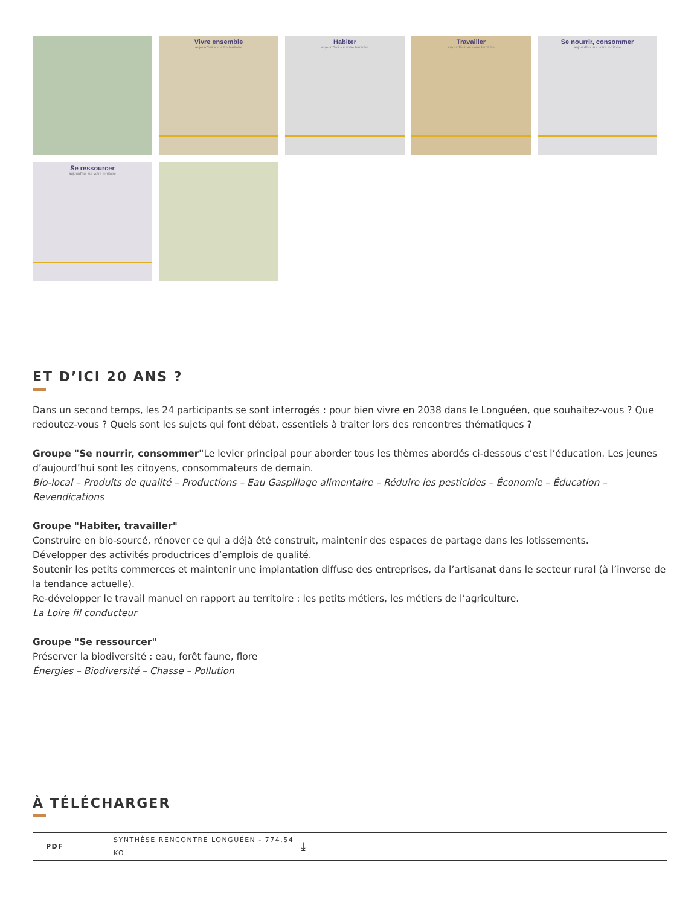Vivre ensemble
aujourd'hui sur votre territoire
Habiter
aujourd'hui sur votre territoire
Travailler
aujourd'hui sur votre territoire
Se nourrir, consommer
aujourd'hui sur votre territoire
Se ressourcer
aujourd'hui sur votre territoire
ET D’ICI 20 ANS ?
Dans un second temps, les 24 participants se sont interrogés : pour bien vivre en 2038 dans le Longuéen, que souhaitez-vous ? Que redoutez-vous ? Quels sont les sujets qui font débat, essentiels à traiter lors des rencontres thématiques ?
Groupe "Se nourrir, consommer"Le levier principal pour aborder tous les thèmes abordés ci-dessous c’est l’éducation. Les jeunes d’aujourd’hui sont les citoyens, consommateurs de demain.
Bio-local – Produits de qualité – Productions – Eau Gaspillage alimentaire – Réduire les pesticides – Économie – Éducation – Revendications
Groupe "Habiter, travailler"
Construire en bio-sourcé, rénover ce qui a déjà été construit, maintenir des espaces de partage dans les lotissements.
Développer des activités productrices d’emplois de qualité.
Soutenir les petits commerces et maintenir une implantation diffuse des entreprises, da l’artisanat dans le secteur rural (à l’inverse de la tendance actuelle).
Re-développer le travail manuel en rapport au territoire : les petits métiers, les métiers de l’agriculture.
La Loire fil conducteur
Groupe "Se ressourcer"
Préserver la biodiversité : eau, forêt faune, flore
Énergies – Biodiversité – Chasse – Pollution
À TÉLÉCHARGER
PDF SYNTHÈSE RENCONTRE LONGUÉEN - 774.54 KO ⤓